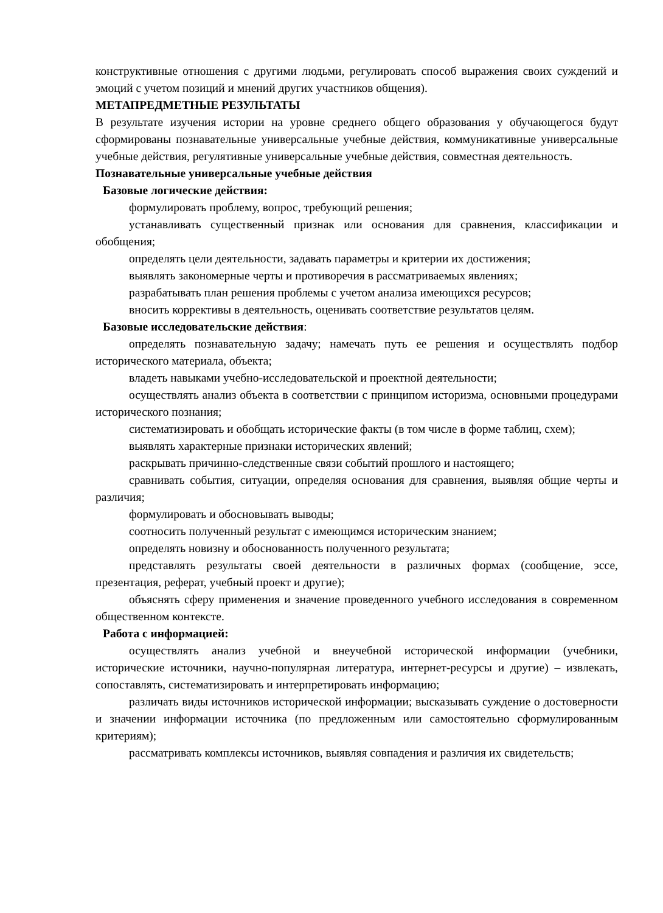конструктивные отношения с другими людьми, регулировать способ выражения своих суждений и эмоций с учетом позиций и мнений других участников общения).
МЕТАПРЕДМЕТНЫЕ РЕЗУЛЬТАТЫ
В результате изучения истории на уровне среднего общего образования у обучающегося будут сформированы познавательные универсальные учебные действия, коммуникативные универсальные учебные действия, регулятивные универсальные учебные действия, совместная деятельность.
Познавательные универсальные учебные действия
Базовые логические действия:
формулировать проблему, вопрос, требующий решения;
устанавливать существенный признак или основания для сравнения, классификации и обобщения;
определять цели деятельности, задавать параметры и критерии их достижения;
выявлять закономерные черты и противоречия в рассматриваемых явлениях;
разрабатывать план решения проблемы с учетом анализа имеющихся ресурсов;
вносить коррективы в деятельность, оценивать соответствие результатов целям.
Базовые исследовательские действия:
определять познавательную задачу; намечать путь ее решения и осуществлять подбор исторического материала, объекта;
владеть навыками учебно-исследовательской и проектной деятельности;
осуществлять анализ объекта в соответствии с принципом историзма, основными процедурами исторического познания;
систематизировать и обобщать исторические факты (в том числе в форме таблиц, схем);
выявлять характерные признаки исторических явлений;
раскрывать причинно-следственные связи событий прошлого и настоящего;
сравнивать события, ситуации, определяя основания для сравнения, выявляя общие черты и различия;
формулировать и обосновывать выводы;
соотносить полученный результат с имеющимся историческим знанием;
определять новизну и обоснованность полученного результата;
представлять результаты своей деятельности в различных формах (сообщение, эссе, презентация, реферат, учебный проект и другие);
объяснять сферу применения и значение проведенного учебного исследования в современном общественном контексте.
Работа с информацией:
осуществлять анализ учебной и внеучебной исторической информации (учебники, исторические источники, научно-популярная литература, интернет-ресурсы и другие) – извлекать, сопоставлять, систематизировать и интерпретировать информацию;
различать виды источников исторической информации; высказывать суждение о достоверности и значении информации источника (по предложенным или самостоятельно сформулированным критериям);
рассматривать комплексы источников, выявляя совпадения и различия их свидетельств;